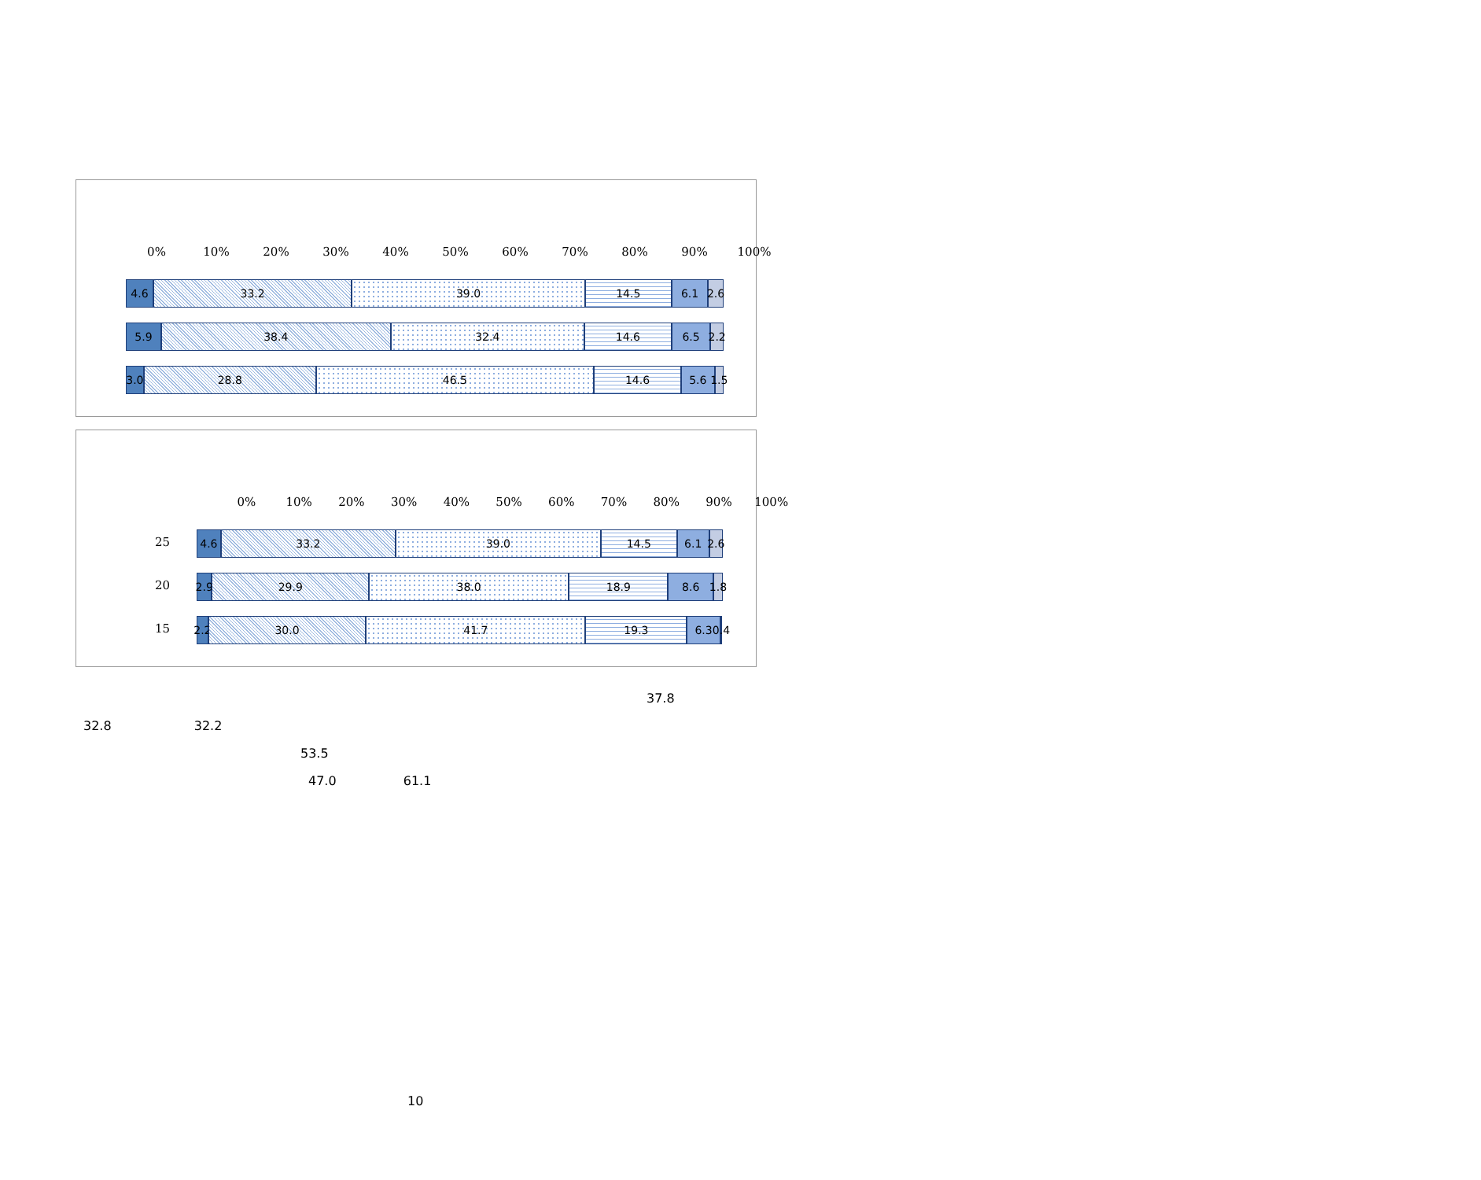0% 10% 20% 30% 40% 50% 60% 70% 80% 90% 100%
4.6 33.2 39.0 14.5 6.1 2.6
5.9 38.4 32.4 14.6 6.5 2.2
3.0 28.8 46.5 14.6 5.6 1.5
0% 10% 20% 30% 40% 50% 60% 70% 80% 90% 100%
25
20
15
4.6 33.2 39.0 14.5 6.1 2.6
2.9 29.9 38.0 18.9 8.6 1.8
2.2 30.0 41.7 19.3 6.3 0.4
37.8
32.8 32.2
53.5
47.0 61.1
10